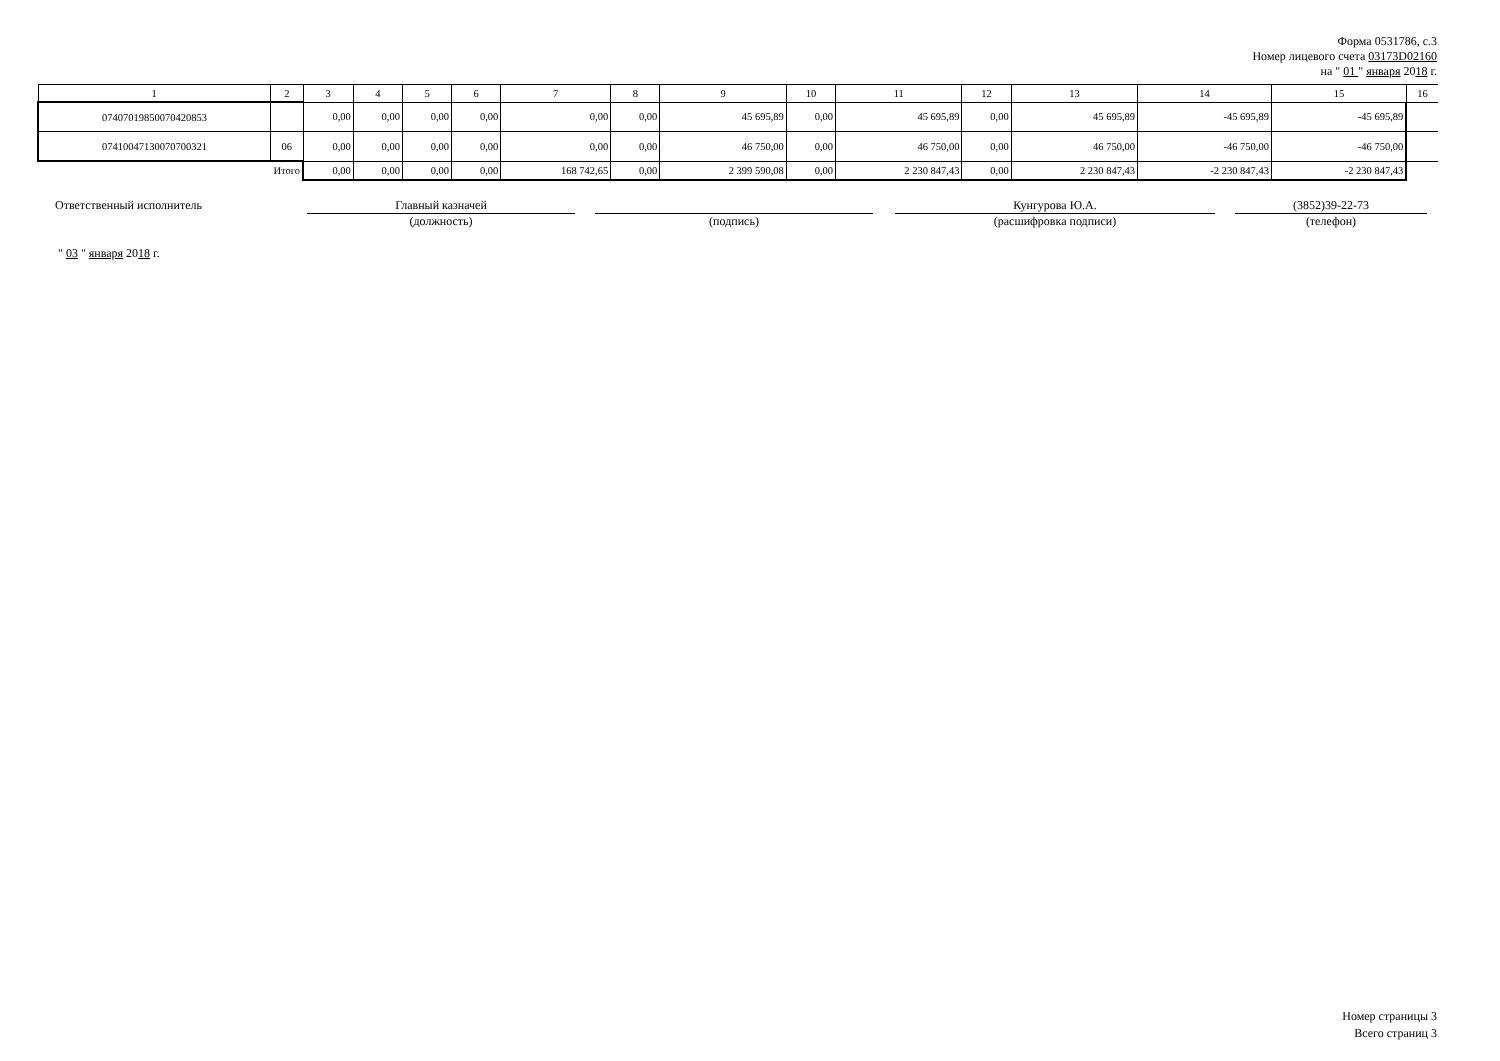Форма 0531786, с.3
Номер лицевого счета 03173D02160
на " 01 " января 2018 г.
| 1 | 2 | 3 | 4 | 5 | 6 | 7 | 8 | 9 | 10 | 11 | 12 | 13 | 14 | 15 | 16 |
| 07407019850070420853 | | 0,00 | 0,00 | 0,00 | 0,00 | 0,00 | 0,00 | 45 695,89 | 0,00 | 45 695,89 | 0,00 | 45 695,89 | -45 695,89 | -45 695,89 | |
| 07410047130070700321 | 06 | 0,00 | 0,00 | 0,00 | 0,00 | 0,00 | 0,00 | 46 750,00 | 0,00 | 46 750,00 | 0,00 | 46 750,00 | -46 750,00 | -46 750,00 | |
| Итого | | 0,00 | 0,00 | 0,00 | 0,00 | 168 742,65 | 0,00 | 2 399 590,08 | 0,00 | 2 230 847,43 | 0,00 | 2 230 847,43 | -2 230 847,43 | -2 230 847,43 | |
Ответственный исполнитель
Главный казначей
(должность)
(подпись)
Кунгурова Ю.А.
(расшифровка подписи)
(3852)39-22-73
(телефон)
" 03 " января 2018 г.
Номер страницы 3
Всего страниц 3